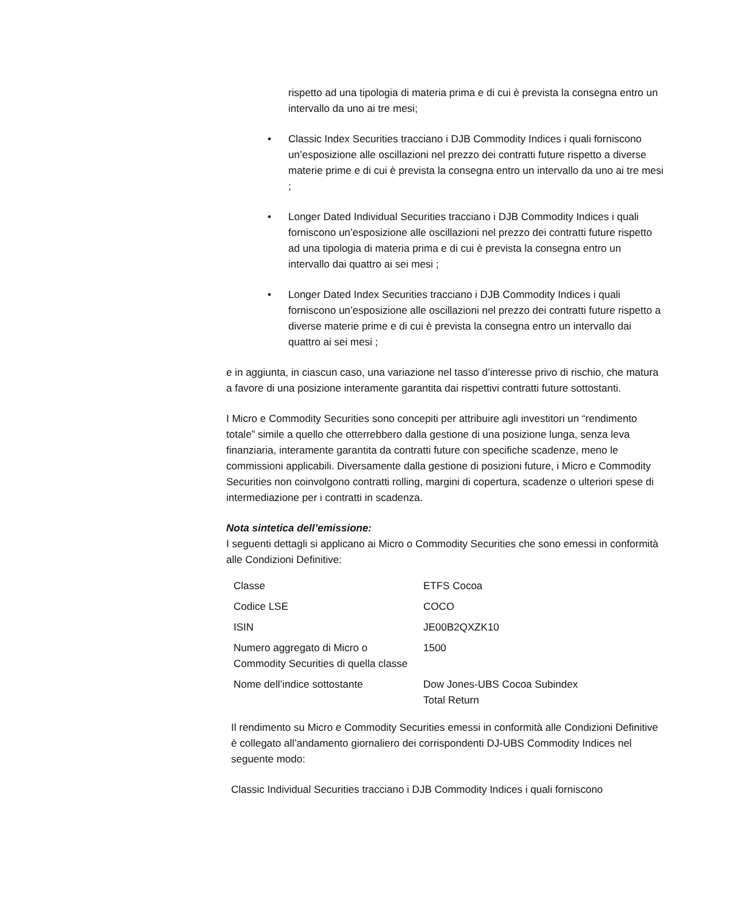rispetto ad una tipologia di materia prima e di cui è prevista la consegna entro un intervallo da uno ai tre mesi;
• Classic Index Securities tracciano i DJB Commodity Indices i quali forniscono un’esposizione alle oscillazioni nel prezzo dei contratti future rispetto a diverse materie prime e di cui è prevista la consegna entro un intervallo da uno ai tre mesi ;
• Longer Dated Individual Securities tracciano i DJB Commodity Indices i quali forniscono un’esposizione alle oscillazioni nel prezzo dei contratti future rispetto ad una tipologia di materia prima e di cui è prevista la consegna entro un intervallo dai quattro ai sei mesi ;
• Longer Dated Index Securities tracciano i DJB Commodity Indices i quali forniscono un’esposizione alle oscillazioni nel prezzo dei contratti future rispetto a diverse materie prime e di cui è prevista la consegna entro un intervallo dai quattro ai sei mesi ;
e in aggiunta, in ciascun caso, una variazione nel tasso d’interesse privo di rischio, che matura a favore di una posizione interamente garantita dai rispettivi contratti future sottostanti.
I Micro e Commodity Securities sono concepiti per attribuire agli investitori un “rendimento totale” simile a quello che otterrebbero dalla gestione di una posizione lunga, senza leva finanziaria, interamente garantita da contratti future con specifiche scadenze, meno le commissioni applicabili. Diversamente dalla gestione di posizioni future, i Micro e Commodity Securities non coinvolgono contratti rolling, margini di copertura, scadenze o ulteriori spese di intermediazione per i contratti in scadenza.
Nota sintetica dell’emissione:
I seguenti dettagli si applicano ai Micro o Commodity Securities che sono emessi in conformità alle Condizioni Definitive:
| Classe | ETFS Cocoa |
| Codice LSE | COCO |
| ISIN | JE00B2QXZK10 |
| Numero aggregato di Micro o Commodity Securities di quella classe | 1500 |
| Nome dell’indice sottostante | Dow Jones-UBS Cocoa Subindex Total Return |
Il rendimento su Micro e Commodity Securities emessi in conformità alle Condizioni Definitive è collegato all’andamento giornaliero dei corrispondenti DJ-UBS Commodity Indices nel seguente modo:
Classic Individual Securities tracciano i DJB Commodity Indices i quali forniscono